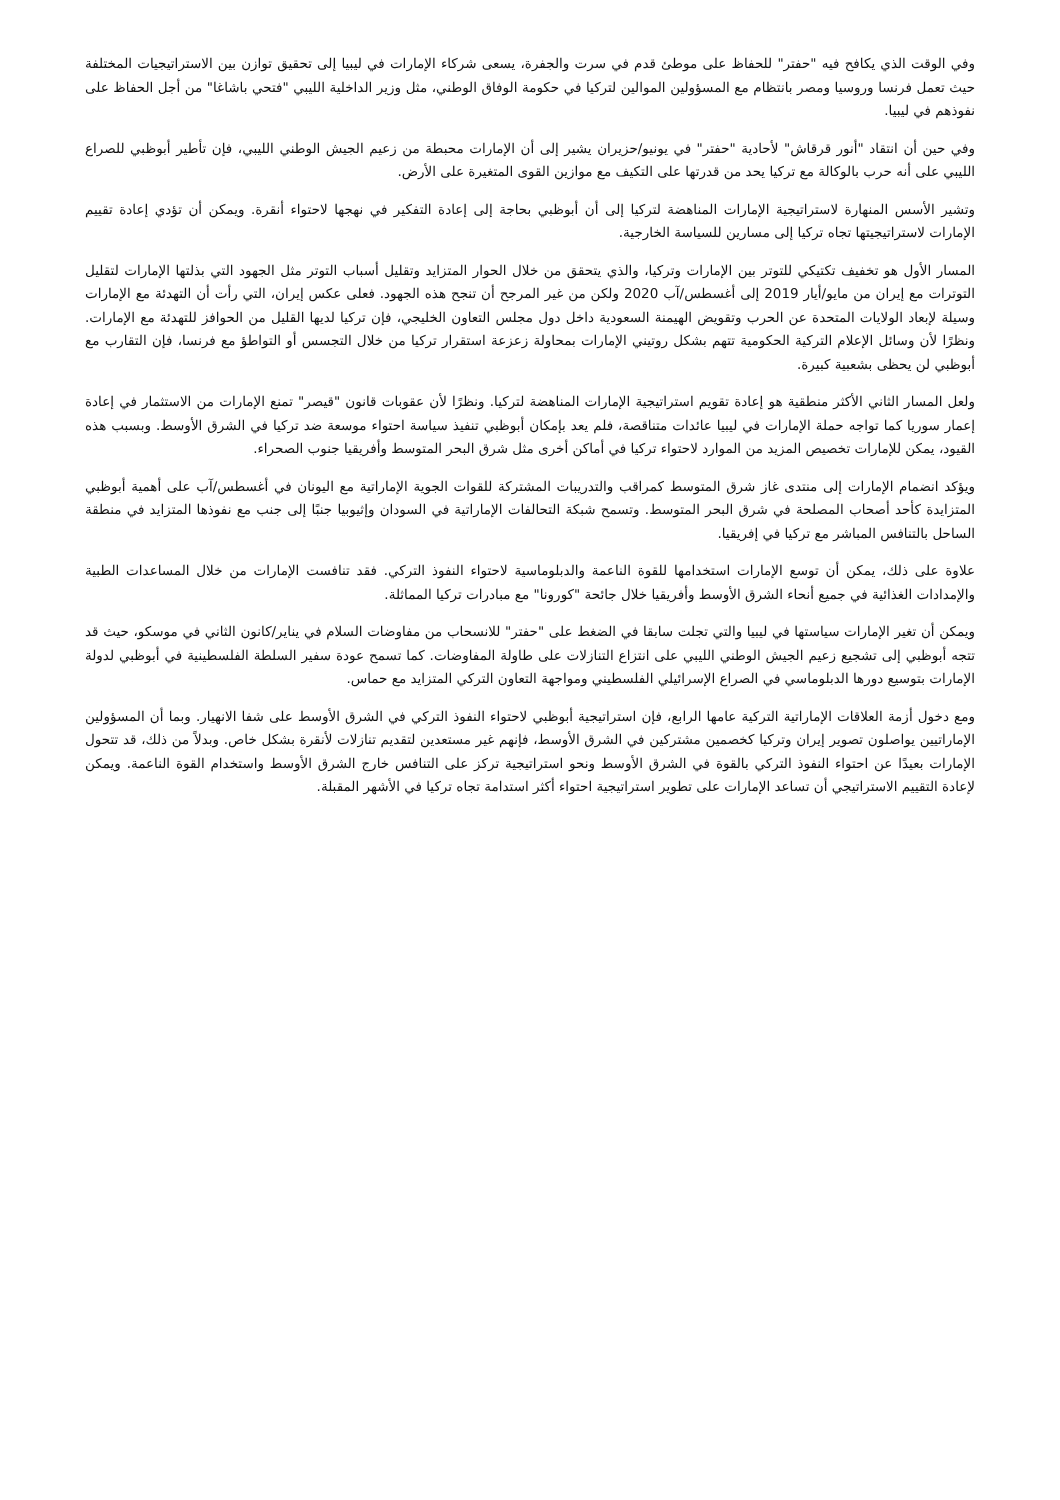وفي الوقت الذي يكافح فيه "حفتر" للحفاظ على موطئ قدم في سرت والجفرة، يسعى شركاء الإمارات في ليبيا إلى تحقيق توازن بين الاستراتيجيات المختلفة حيث تعمل فرنسا وروسيا ومصر بانتظام مع المسؤولين الموالين لتركيا في حكومة الوفاق الوطني، مثل وزير الداخلية الليبي "فتحي باشاغا" من أجل الحفاظ على نفوذهم في ليبيا.
وفي حين أن انتقاد "أنور قرقاش" لأحادية "حفتر" في يونيو/حزيران يشير إلى أن الإمارات محبطة من زعيم الجيش الوطني الليبي، فإن تأطير أبوظبي للصراع الليبي على أنه حرب بالوكالة مع تركيا يحد من قدرتها على التكيف مع موازين القوى المتغيرة على الأرض.
وتشير الأسس المنهارة لاستراتيجية الإمارات المناهضة لتركيا إلى أن أبوظبي بحاجة إلى إعادة التفكير في نهجها لاحتواء أنقرة. ويمكن أن تؤدي إعادة تقييم الإمارات لاستراتيجيتها تجاه تركيا إلى مسارين للسياسة الخارجية.
المسار الأول هو تخفيف تكتيكي للتوتر بين الإمارات وتركيا، والذي يتحقق من خلال الحوار المتزايد وتقليل أسباب التوتر مثل الجهود التي بذلتها الإمارات لتقليل التوترات مع إيران من مايو/أيار 2019 إلى أغسطس/آب 2020 ولكن من غير المرجح أن تنجح هذه الجهود. فعلى عكس إيران، التي رأت أن التهدئة مع الإمارات وسيلة لإبعاد الولايات المتحدة عن الحرب وتقويض الهيمنة السعودية داخل دول مجلس التعاون الخليجي، فإن تركيا لديها القليل من الحوافز للتهدئة مع الإمارات. ونظرًا لأن وسائل الإعلام التركية الحكومية تتهم بشكل روتيني الإمارات بمحاولة زعزعة استقرار تركيا من خلال التجسس أو التواطؤ مع فرنسا، فإن التقارب مع أبوظبي لن يحظى بشعبية كبيرة.
ولعل المسار الثاني الأكثر منطقية هو إعادة تقويم استراتيجية الإمارات المناهضة لتركيا. ونظرًا لأن عقوبات قانون "قيصر" تمنع الإمارات من الاستثمار في إعادة إعمار سوريا كما تواجه حملة الإمارات في ليبيا عائدات متناقصة، فلم يعد بإمكان أبوظبي تنفيذ سياسة احتواء موسعة ضد تركيا في الشرق الأوسط. وبسبب هذه القيود، يمكن للإمارات تخصيص المزيد من الموارد لاحتواء تركيا في أماكن أخرى مثل شرق البحر المتوسط وأفريقيا جنوب الصحراء.
ويؤكد انضمام الإمارات إلى منتدى غاز شرق المتوسط كمراقب والتدريبات المشتركة للقوات الجوية الإماراتية مع اليونان في أغسطس/آب على أهمية أبوظبي المتزايدة كأحد أصحاب المصلحة في شرق البحر المتوسط. وتسمح شبكة التحالفات الإماراتية في السودان وإثيوبيا جنبًا إلى جنب مع نفوذها المتزايد في منطقة الساحل بالتنافس المباشر مع تركيا في إفريقيا.
علاوة على ذلك، يمكن أن توسع الإمارات استخدامها للقوة الناعمة والدبلوماسية لاحتواء النفوذ التركي. فقد تنافست الإمارات من خلال المساعدات الطبية والإمدادات الغذائية في جميع أنحاء الشرق الأوسط وأفريقيا خلال جائحة "كورونا" مع مبادرات تركيا المماثلة.
ويمكن أن تغير الإمارات سياستها في ليبيا والتي تجلت سابقا في الضغط على "حفتر" للانسحاب من مفاوضات السلام في يناير/كانون الثاني في موسكو، حيث قد تتجه أبوظبي إلى تشجيع زعيم الجيش الوطني الليبي على انتزاع التنازلات على طاولة المفاوضات. كما تسمح عودة سفير السلطة الفلسطينية في أبوظبي لدولة الإمارات بتوسيع دورها الدبلوماسي في الصراع الإسرائيلي الفلسطيني ومواجهة التعاون التركي المتزايد مع حماس.
ومع دخول أزمة العلاقات الإماراتية التركية عامها الرابع، فإن استراتيجية أبوظبي لاحتواء النفوذ التركي في الشرق الأوسط على شفا الانهيار. وبما أن المسؤولين الإماراتيين يواصلون تصوير إيران وتركيا كخصمين مشتركين في الشرق الأوسط، فإنهم غير مستعدين لتقديم تنازلات لأنقرة بشكل خاص. وبدلاً من ذلك، قد تتحول الإمارات بعيدًا عن احتواء النفوذ التركي بالقوة في الشرق الأوسط ونحو استراتيجية تركز على التنافس خارج الشرق الأوسط واستخدام القوة الناعمة. ويمكن لإعادة التقييم الاستراتيجي أن تساعد الإمارات على تطوير استراتيجية احتواء أكثر استدامة تجاه تركيا في الأشهر المقبلة.